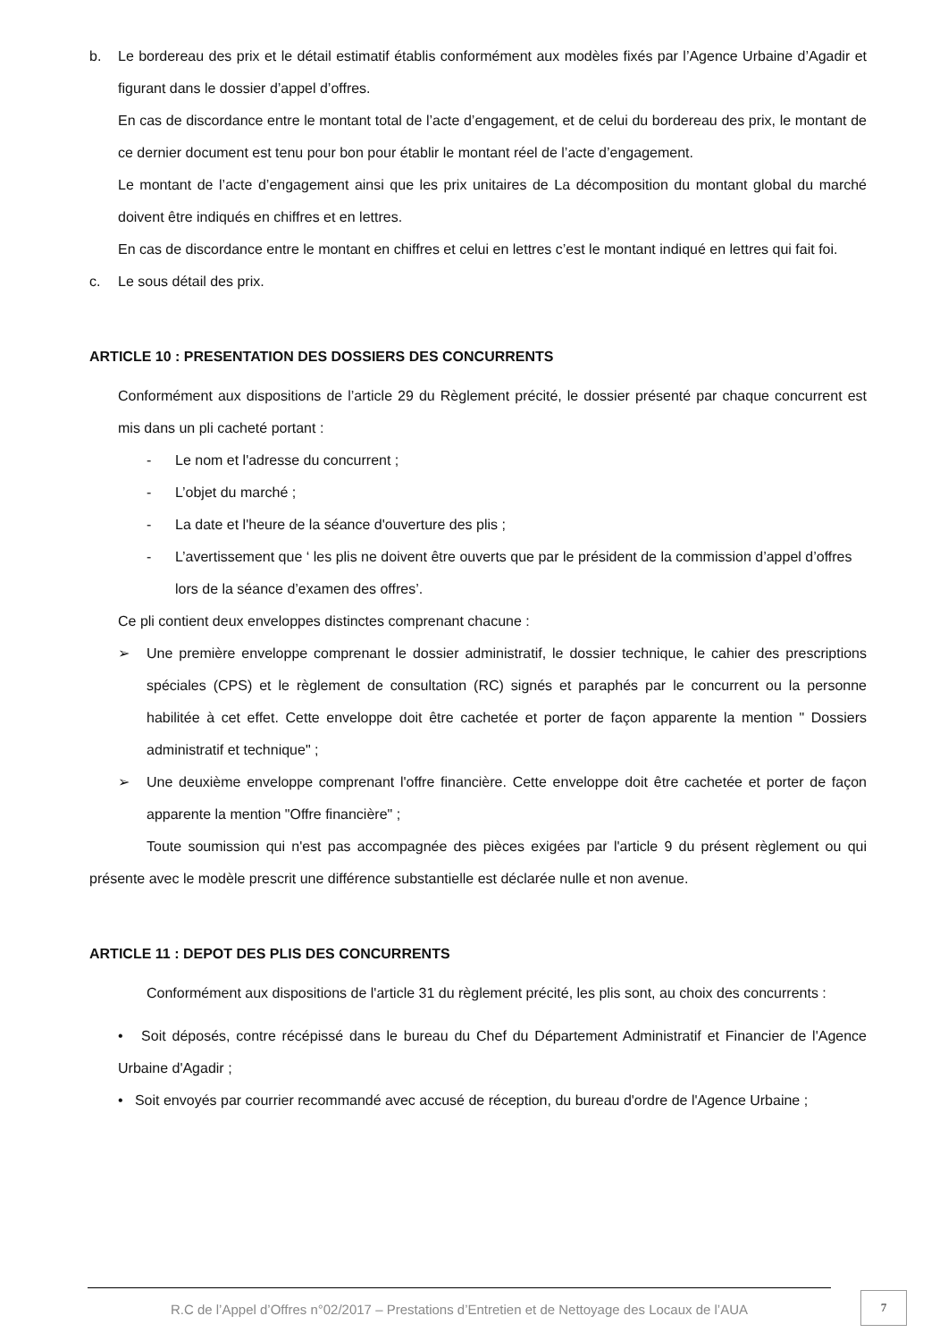b. Le bordereau des prix et le détail estimatif établis conformément aux modèles fixés par l’Agence Urbaine d’Agadir et figurant dans le dossier d’appel d’offres.
En cas de discordance entre le montant total de l’acte d’engagement, et de celui du bordereau des prix, le montant de ce dernier document est tenu pour bon pour établir le montant réel de l’acte d’engagement.
Le montant de l’acte d’engagement ainsi que les prix unitaires de La décomposition du montant global du marché doivent être indiqués en chiffres et en lettres.
En cas de discordance entre le montant en chiffres et celui en lettres c’est le montant indiqué en lettres qui fait foi.
c. Le sous détail des prix.
ARTICLE 10 : PRESENTATION DES DOSSIERS DES CONCURRENTS
Conformément aux dispositions de l’article 29 du Règlement précité, le dossier présenté par chaque concurrent est mis dans un pli cacheté portant :
- Le nom et l'adresse du concurrent ;
- L’objet du marché ;
- La date et l'heure de la séance d'ouverture des plis ;
- L’avertissement que ‘ les plis ne doivent être ouverts que par le président de la commission d’appel d’offres lors de la séance d’examen des offres’.
Ce pli contient deux enveloppes distinctes comprenant chacune :
➢ Une première enveloppe comprenant le dossier administratif, le dossier technique, le cahier des prescriptions spéciales (CPS) et le règlement de consultation (RC) signés et paraphés par le concurrent ou la personne habilitée à cet effet. Cette enveloppe doit être cachetée et porter de façon apparente la mention " Dossiers administratif et technique" ;
➢ Une deuxième enveloppe comprenant l'offre financière. Cette enveloppe doit être cachetée et porter de façon apparente la mention "Offre financière" ;
Toute soumission qui n'est pas accompagnée des pièces exigées par l'article 9 du présent règlement ou qui présente avec le modèle prescrit une différence substantielle est déclarée nulle et non avenue.
ARTICLE 11 : DEPOT DES PLIS DES CONCURRENTS
Conformément aux dispositions de l'article 31 du règlement précité, les plis sont, au choix des concurrents :
• Soit déposés, contre récépissé dans le bureau du Chef du Département Administratif et Financier de l'Agence Urbaine d'Agadir ;
• Soit envoyés par courrier recommandé avec accusé de réception, du bureau d'ordre de l'Agence Urbaine ;
R.C de l’Appel d’Offres n°02/2017 – Prestations d’Entretien et de Nettoyage des Locaux de l’AUA
7